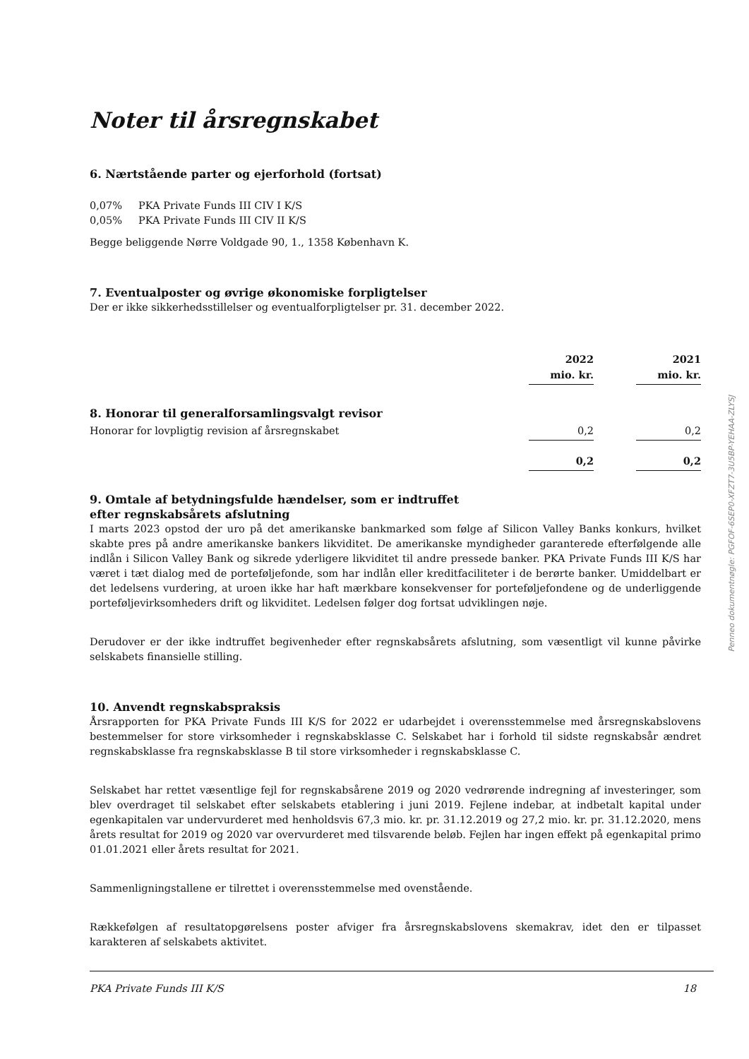Noter til årsregnskabet
6. Nærtstående parter og ejerforhold (fortsat)
0,07% PKA Private Funds III CIV I K/S
0,05% PKA Private Funds III CIV II K/S
Begge beliggende Nørre Voldgade 90, 1., 1358 København K.
7. Eventualposter og øvrige økonomiske forpligtelser
Der er ikke sikkerhedsstillelser og eventualforpligtelser pr. 31. december 2022.
| | 2022 mio. kr. | | 2021 mio. kr. |
| 8. Honorar til generalforsamlingsvalgt revisor | | | |
| Honorar for lovpligtig revision af årsregnskabet | 0,2 | | 0,2 |
| | 0,2 | | 0,2 |
9. Omtale af betydningsfulde hændelser, som er indtruffet
efter regnskabsårets afslutning
I marts 2023 opstod der uro på det amerikanske bankmarked som følge af Silicon Valley Banks konkurs, hvilket skabte pres på andre amerikanske bankers likviditet. De amerikanske myndigheder garanterede efterfølgende alle indlån i Silicon Valley Bank og sikrede yderligere likviditet til andre pressede banker. PKA Private Funds III K/S har været i tæt dialog med de porteføljefonde, som har indlån eller kreditfaciliteter i de berørte banker. Umiddelbart er det ledelsens vurdering, at uroen ikke har haft mærkbare konsekvenser for porteføljefondene og de underliggende porteføljevirksomheders drift og likviditet. Ledelsen følger dog fortsat udviklingen nøje.
Derudover er der ikke indtruffet begivenheder efter regnskabsårets afslutning, som væsentligt vil kunne påvirke selskabets finansielle stilling.
10. Anvendt regnskabspraksis
Årsrapporten for PKA Private Funds III K/S for 2022 er udarbejdet i overensstemmelse med årsregnskabslovens bestemmelser for store virksomheder i regnskabsklasse C. Selskabet har i forhold til sidste regnskabsår ændret regnskabsklasse fra regnskabsklasse B til store virksomheder i regnskabsklasse C.
Selskabet har rettet væsentlige fejl for regnskabsårene 2019 og 2020 vedrørende indregning af investeringer, som blev overdraget til selskabet efter selskabets etablering i juni 2019. Fejlene indebar, at indbetalt kapital under egenkapitalen var undervurderet med henholdsvis 67,3 mio. kr. pr. 31.12.2019 og 27,2 mio. kr. pr. 31.12.2020, mens årets resultat for 2019 og 2020 var overvurderet med tilsvarende beløb. Fejlen har ingen effekt på egenkapital primo 01.01.2021 eller årets resultat for 2021.
Sammenligningstallene er tilrettet i overensstemmelse med ovenstående.
Rækkefølgen af resultatopgørelsens poster afviger fra årsregnskabslovens skemakrav, idet den er tilpasset karakteren af selskabets aktivitet.
Penneo dokumentnøgle: PGFOF-6SEP0-XFZT7-3U5BP-YEHAA-ZLYSJ
PKA Private Funds III K/S 18